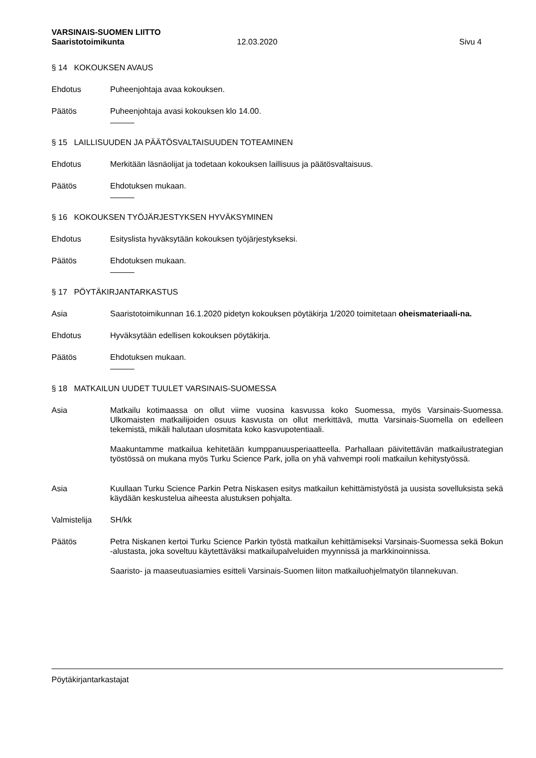VARSINAIS-SUOMEN LIITTO
Saaristotoimikunta 12.03.2020 Sivu 4
§ 14 KOKOUKSEN AVAUS
Ehdotus Puheenjohtaja avaa kokouksen.
Päätös Puheenjohtaja avasi kokouksen klo 14.00.
§ 15 LAILLISUUDEN JA PÄÄTÖSVALTAISUUDEN TOTEAMINEN
Ehdotus Merkitään läsnäolijat ja todetaan kokouksen laillisuus ja päätösvaltaisuus.
Päätös Ehdotuksen mukaan.
§ 16 KOKOUKSEN TYÖJÄRJESTYKSEN HYVÄKSYMINEN
Ehdotus Esityslista hyväksytään kokouksen työjärjestykseksi.
Päätös Ehdotuksen mukaan.
§ 17 PÖYTÄKIRJANTARKASTUS
Asia Saaristotoimikunnan 16.1.2020 pidetyn kokouksen pöytäkirja 1/2020 toimitetaan oheismateriaali-na.
Ehdotus Hyväksytään edellisen kokouksen pöytäkirja.
Päätös Ehdotuksen mukaan.
§ 18 MATKAILUN UUDET TUULET VARSINAIS-SUOMESSA
Asia Matkailu kotimaassa on ollut viime vuosina kasvussa koko Suomessa, myös Varsinais-Suomessa. Ulkomaisten matkailijoiden osuus kasvusta on ollut merkittävä, mutta Varsinais-Suomella on edelleen tekemistä, mikäli halutaan ulosmitata koko kasvupotentiaali.
Maakuntamme matkailua kehitetään kumppanuusperiaatteella. Parhallaan päivitettävän matkailustrategian työstössä on mukana myös Turku Science Park, jolla on yhä vahvempi rooli matkailun kehitystyössä.
Asia Kuullaan Turku Science Parkin Petra Niskasen esitys matkailun kehittämistyöstä ja uusista sovelluksista sekä käydään keskustelua aiheesta alustuksen pohjalta.
Valmistelija SH/kk
Päätös Petra Niskanen kertoi Turku Science Parkin työstä matkailun kehittämiseksi Varsinais-Suomessa sekä Bokun -alustasta, joka soveltuu käytettäväksi matkailupalveluiden myynnissä ja markkinoinnissa.
Saaristo- ja maaseutuasiamies esitteli Varsinais-Suomen liiton matkailuohjelmatyön tilannekuvan.
Pöytäkirjantarkastajat